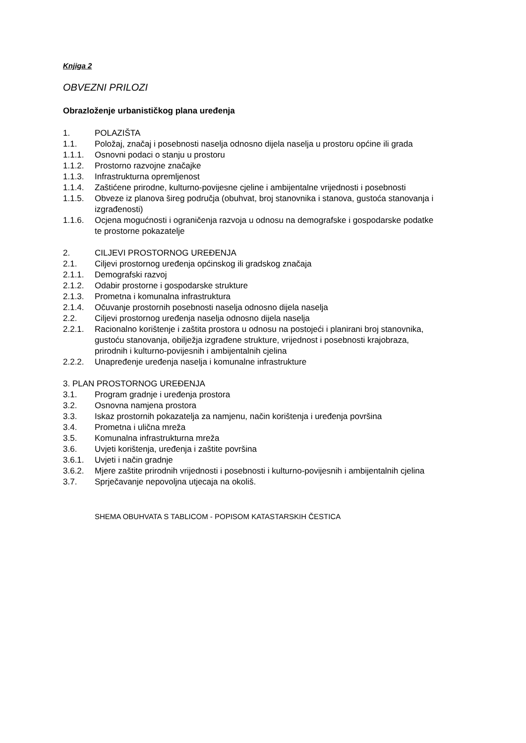Knjiga 2
OBVEZNI PRILOZI
Obrazloženje urbanističkog plana uređenja
1. POLAZIŠTA
1.1. Položaj, značaj i posebnosti naselja odnosno dijela naselja u prostoru općine ili grada
1.1.1. Osnovni podaci o stanju u prostoru
1.1.2. Prostorno razvojne značajke
1.1.3. Infrastrukturna opremljenost
1.1.4. Zaštićene prirodne, kulturno-povijesne cjeline i ambijentalne vrijednosti i posebnosti
1.1.5. Obveze iz planova šireg područja (obuhvat, broj stanovnika i stanova, gustoća stanovanja i izgrađenosti)
1.1.6. Ocjena mogućnosti i ograničenja razvoja u odnosu na demografske i gospodarske podatke te prostorne pokazatelje
2. CILJEVI PROSTORNOG UREĐENJA
2.1. Ciljevi prostornog uređenja općinskog ili gradskog značaja
2.1.1. Demografski razvoj
2.1.2. Odabir prostorne i gospodarske strukture
2.1.3. Prometna i komunalna infrastruktura
2.1.4. Očuvanje prostornih posebnosti naselja odnosno dijela naselja
2.2. Ciljevi prostornog uređenja naselja odnosno dijela naselja
2.2.1. Racionalno korištenje i zaštita prostora u odnosu na postojeći i planirani broj stanovnika, gustoću stanovanja, obilježja izgrađene strukture, vrijednost i posebnosti krajobraza, prirodnih i kulturno-povijesnih i ambijentalnih cjelina
2.2.2. Unapređenje uređenja naselja i komunalne infrastrukture
3. PLAN PROSTORNOG UREĐENJA
3.1. Program gradnje i uređenja prostora
3.2. Osnovna namjena prostora
3.3. Iskaz prostornih pokazatelja za namjenu, način korištenja i uređenja površina
3.4. Prometna i ulična mreža
3.5. Komunalna infrastrukturna mreža
3.6. Uvjeti korištenja, uređenja i zaštite površina
3.6.1. Uvjeti i način gradnje
3.6.2. Mjere zaštite prirodnih vrijednosti i posebnosti i kulturno-povijesnih i ambijentalnih cjelina
3.7. Sprječavanje nepovoljna utjecaja na okoliš.
SHEMA OBUHVATA S TABLICOM - POPISOM KATASTARSKIH ČESTICA